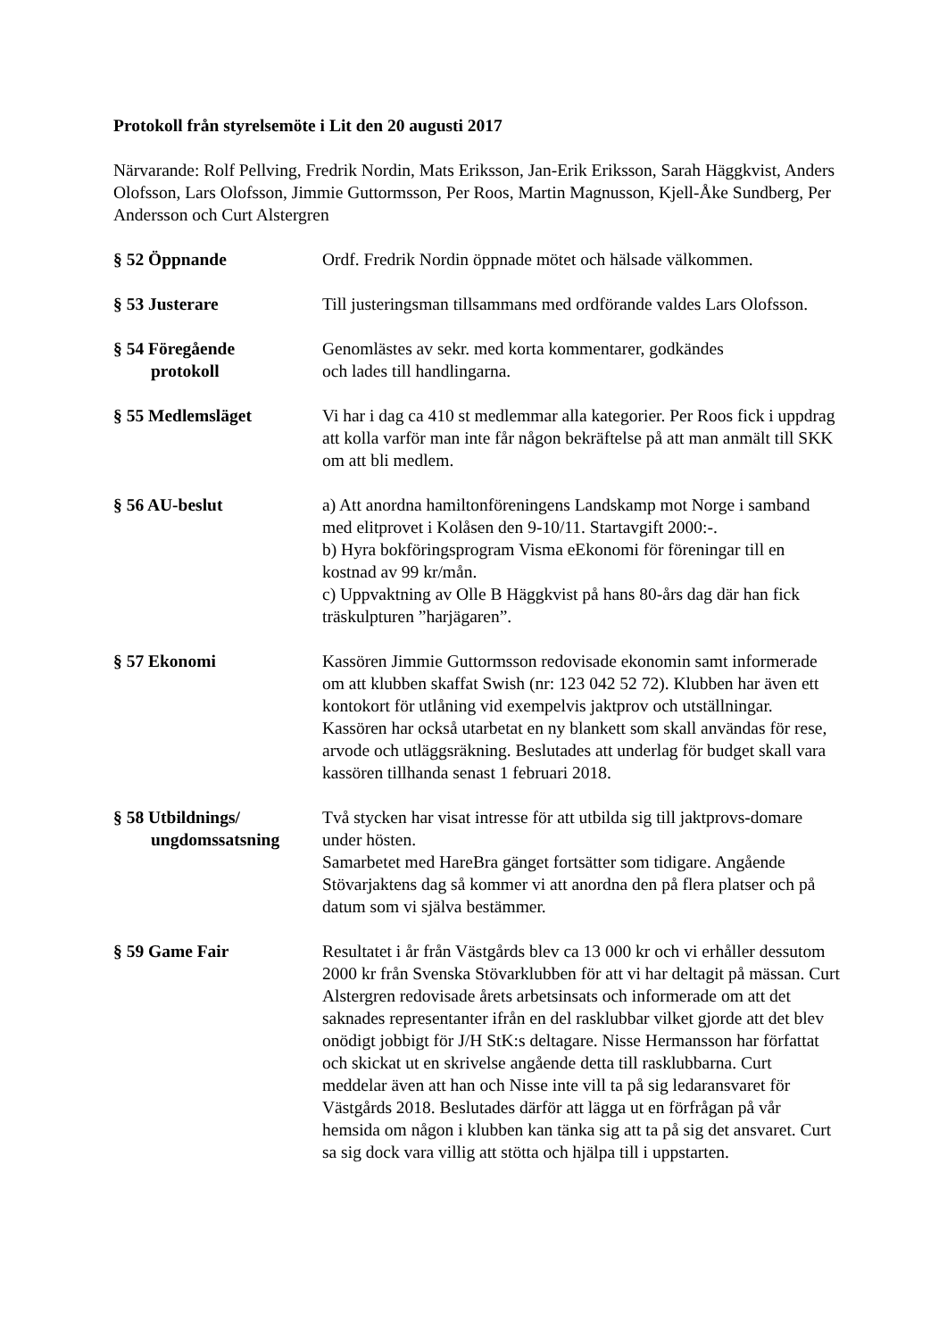Protokoll från styrelsemöte i Lit den 20 augusti 2017
Närvarande: Rolf Pellving, Fredrik Nordin, Mats Eriksson, Jan-Erik Eriksson, Sarah Häggkvist, Anders Olofsson, Lars Olofsson, Jimmie Guttormsson, Per Roos, Martin Magnusson, Kjell-Åke Sundberg, Per Andersson och Curt Alstergren
§ 52 Öppnande Ordf. Fredrik Nordin öppnade mötet och hälsade välkommen.
§ 53 Justerare Till justeringsman tillsammans med ordförande valdes Lars Olofsson.
§ 54 Föregående
protokoll
Genomlästes av sekr. med korta kommentarer, godkändes
och lades till handlingarna.
§ 55 Medlemsläget Vi har i dag ca 410 st medlemmar alla kategorier. Per Roos fick i uppdrag att kolla varför man inte får någon bekräftelse på att man anmält till SKK om att bli medlem.
§ 56 AU-beslut a) Att anordna hamiltonföreningens Landskamp mot Norge i samband med elitprovet i Kolåsen den 9-10/11. Startavgift 2000:-.
b) Hyra bokföringsprogram Visma eEkonomi för föreningar till en kostnad av 99 kr/mån.
c) Uppvaktning av Olle B Häggkvist på hans 80-års dag där han fick träskulpturen ”harjägaren”.
§ 57 Ekonomi Kassören Jimmie Guttormsson redovisade ekonomin samt informerade om att klubben skaffat Swish (nr: 123 042 52 72). Klubben har även ett kontokort för utlåning vid exempelvis jaktprov och utställningar. Kassören har också utarbetat en ny blankett som skall användas för rese, arvode och utläggsräkning. Beslutades att underlag för budget skall vara kassören tillhanda senast 1 februari 2018.
§ 58 Utbildnings/
ungdomssatsning
Två stycken har visat intresse för att utbilda sig till jaktprovs-domare under hösten.
Samarbetet med HareBra gänget fortsätter som tidigare. Angående Stövarjaktens dag så kommer vi att anordna den på flera platser och på datum som vi själva bestämmer.
§ 59 Game Fair Resultatet i år från Västgårds blev ca 13 000 kr och vi erhåller dessutom 2000 kr från Svenska Stövarklubben för att vi har deltagit på mässan. Curt Alstergren redovisade årets arbetsinsats och informerade om att det saknades representanter ifrån en del rasklubbar vilket gjorde att det blev onödigt jobbigt för J/H StK:s deltagare. Nisse Hermansson har författat och skickat ut en skrivelse angående detta till rasklubbarna. Curt meddelar även att han och Nisse inte vill ta på sig ledaransvaret för Västgårds 2018. Beslutades därför att lägga ut en förfrågan på vår hemsida om någon i klubben kan tänka sig att ta på sig det ansvaret. Curt sa sig dock vara villig att stötta och hjälpa till i uppstarten.